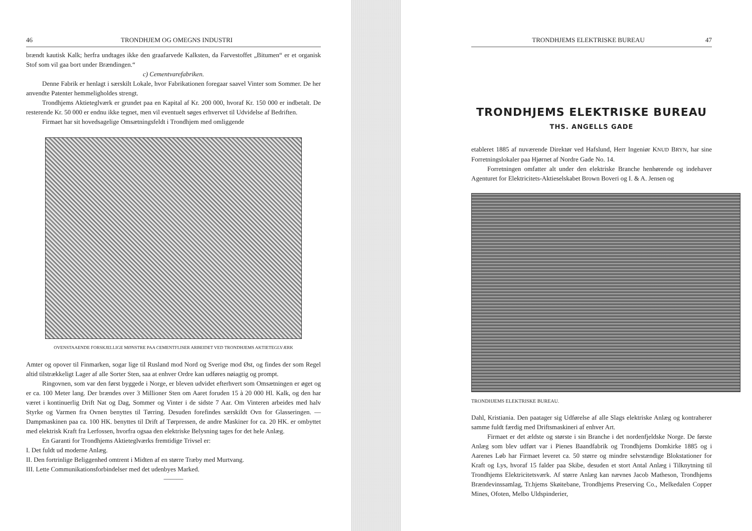46 TRONDHJEM OG OMEGNS INDUSTRI
brændt kautisk Kalk; herfra undtages ikke den graafarvede Kalksten, da Farvestoffet „Bitumen“ er et organisk Stof som vil gaa bort under Brændingen.“
c) Cementvarefabriken.
Denne Fabrik er henlagt i særskilt Lokale, hvor Fabrikationen foregaar saavel Vinter som Sommer. De her anvendte Patenter hemmeligholdes strengt.
Trondhjems Aktieteglværk er grundet paa en Kapital af Kr. 200 000, hvoraf Kr. 150 000 er indbetalt. De resterende Kr. 50 000 er endnu ikke tegnet, men vil eventuelt søges erhvervet til Udvidelse af Bedriften.
Firmaet har sit hovedsagelige Omsætningsfeldt i Trondhjem med omliggende
OVENSTAAENDE FORSKJELLIGE MØNSTRE PAA CEMENTFLISER ARBEIDET VED TRONDHJEMS AKTIETEGLVÆRK
Amter og opover til Finmarken, sogar lige til Rusland mod Nord og Sverige mod Øst, og findes der som Regel altid tilstrækkeligt Lager af alle Sorter Sten, saa at enhver Ordre kan udføres nøiagtig og prompt.
Ringovnen, som var den først byggede i Norge, er bleven udvidet efterhvert som Omsætningen er øget og er ca. 100 Meter lang. Der brændes over 3 Millioner Sten om Aaret foruden 15 à 20 000 Hl. Kalk, og den har været i kontinuerlig Drift Nat og Dag, Sommer og Vinter i de sidste 7 Aar. Om Vinteren arbeides med halv Styrke og Varmen fra Ovnen benyttes til Tørring. Desuden forefindes særskildt Ovn for Glasseringen. — Dampmaskinen paa ca. 100 HK. benyttes til Drift af Tørpressen, de andre Maskiner for ca. 20 HK. er ombyttet med elektrisk Kraft fra Lerfossen, hvorfra ogsaa den elektriske Belysning tages for det hele Anlæg.
En Garanti for Trondhjems Aktieteglværks fremtidige Trivsel er:
I. Det fuldt ud moderne Anlæg.
II. Den fortrinlige Beliggenhed omtrent i Midten af en større Træby med Murtvang.
III. Lette Communikationsforbindelser med det udenbyes Marked.
———
TRONDHJEMS ELEKTRISKE BUREAU 47
TRONDHJEMS ELEKTRISKE BUREAU
THS. ANGELLS GADE
etableret 1885 af nuværende Direktør ved Hafslund, Herr Ingeniør KNUD BRYN, har sine Forretningslokaler paa Hjørnet af Nordre Gade No. 14.
Forretningen omfatter alt under den elektriske Branche henhørende og indehaver Agenturet for Elektricitets-Aktieselskabet Brown Boveri og I. & A. Jensen og
TRONDHJEMS ELEKTRISKE BUREAU.
Dahl, Kristiania. Den paatager sig Udførelse af alle Slags elektriske Anlæg og kontraherer samme fuldt færdig med Driftsmaskineri af enhver Art.
Firmaet er det ældste og største i sin Branche i det nordenfjeldske Norge. De første Anlæg som blev udført var i Pienes Baandfabrik og Trondhjems Domkirke 1885 og i Aarenes Løb har Firmaet leveret ca. 50 større og mindre selvstændige Blokstationer for Kraft og Lys, hvoraf 15 falder paa Skibe, desuden et stort Antal Anlæg i Tilknytning til Trondhjems Elektricitetsværk. Af større Anlæg kan nævnes Jacob Matheson, Trondhjems Brændevinssamlag, Tr.hjems Skøitebane, Trondhjems Preserving Co., Melkedalen Copper Mines, Ofoten, Melbo Uldspinderier,